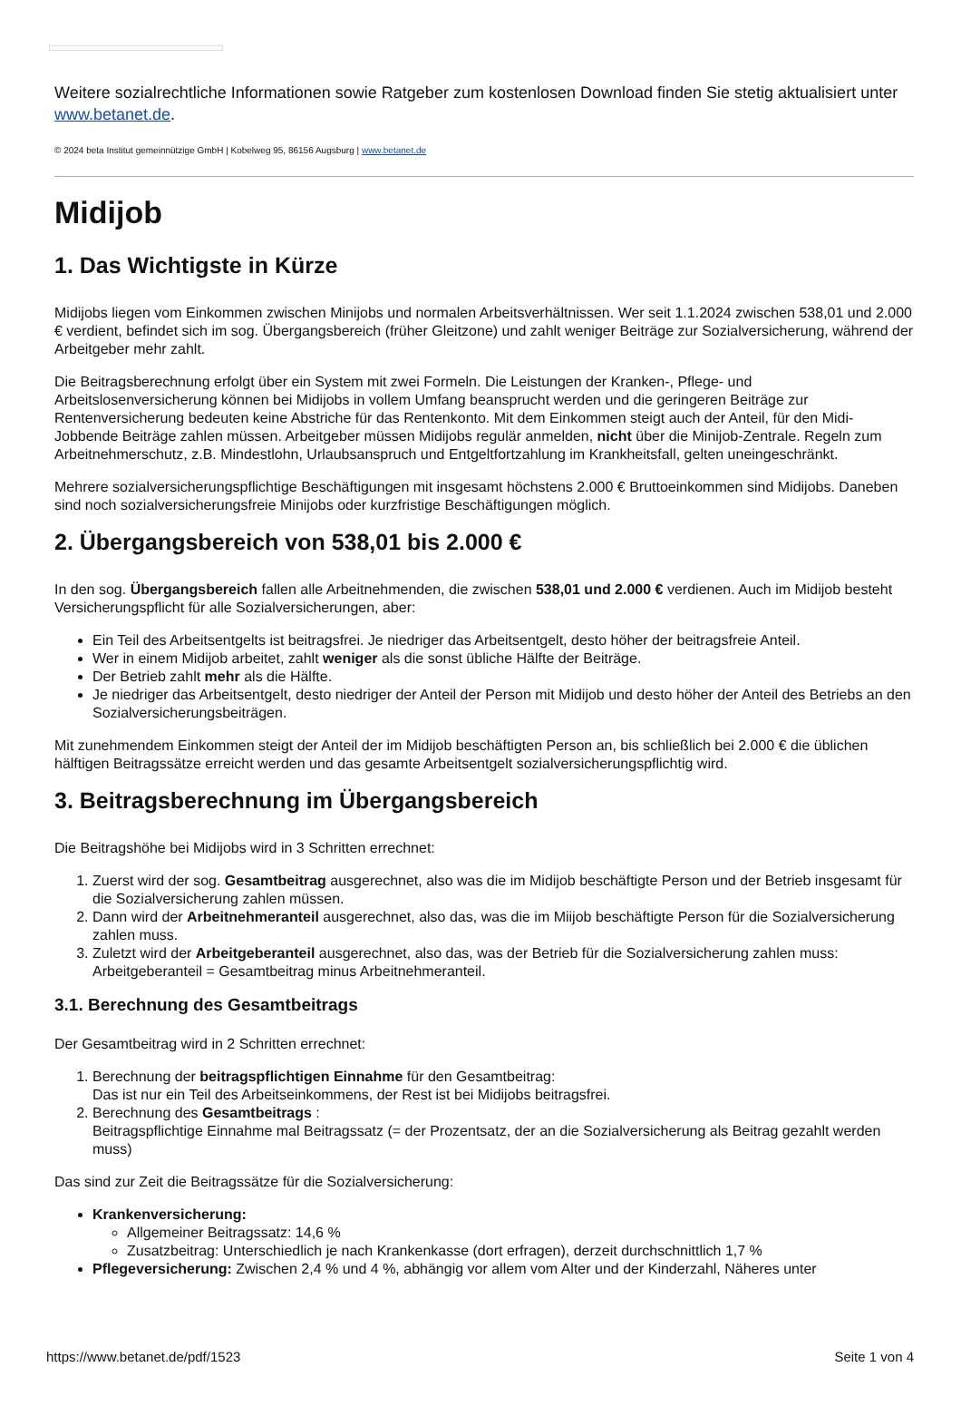Weitere sozialrechtliche Informationen sowie Ratgeber zum kostenlosen Download finden Sie stetig aktualisiert unter www.betanet.de.
© 2024 beta Institut gemeinnützige GmbH | Kobelweg 95, 86156 Augsburg | www.betanet.de
Midijob
1. Das Wichtigste in Kürze
Midijobs liegen vom Einkommen zwischen Minijobs und normalen Arbeitsverhältnissen. Wer seit 1.1.2024 zwischen 538,01 und 2.000 € verdient, befindet sich im sog. Übergangsbereich (früher Gleitzone) und zahlt weniger Beiträge zur Sozialversicherung, während der Arbeitgeber mehr zahlt.
Die Beitragsberechnung erfolgt über ein System mit zwei Formeln. Die Leistungen der Kranken-, Pflege- und Arbeitslosenversicherung können bei Midijobs in vollem Umfang beansprucht werden und die geringeren Beiträge zur Rentenversicherung bedeuten keine Abstriche für das Rentenkonto. Mit dem Einkommen steigt auch der Anteil, für den Midi-Jobbende Beiträge zahlen müssen. Arbeitgeber müssen Midijobs regulär anmelden, nicht über die Minijob-Zentrale. Regeln zum Arbeitnehmerschutz, z.B. Mindestlohn, Urlaubsanspruch und Entgeltfortzahlung im Krankheitsfall, gelten uneingeschränkt.
Mehrere sozialversicherungspflichtige Beschäftigungen mit insgesamt höchstens 2.000 € Bruttoeinkommen sind Midijobs. Daneben sind noch sozialversicherungsfreie Minijobs oder kurzfristige Beschäftigungen möglich.
2. Übergangsbereich von 538,01 bis 2.000 €
In den sog. Übergangsbereich fallen alle Arbeitnehmenden, die zwischen 538,01 und 2.000 € verdienen. Auch im Midijob besteht Versicherungspflicht für alle Sozialversicherungen, aber:
Ein Teil des Arbeitsentgelts ist beitragsfrei. Je niedriger das Arbeitsentgelt, desto höher der beitragsfreie Anteil.
Wer in einem Midijob arbeitet, zahlt weniger als die sonst übliche Hälfte der Beiträge.
Der Betrieb zahlt mehr als die Hälfte.
Je niedriger das Arbeitsentgelt, desto niedriger der Anteil der Person mit Midijob und desto höher der Anteil des Betriebs an den Sozialversicherungsbeiträgen.
Mit zunehmendem Einkommen steigt der Anteil der im Midijob beschäftigten Person an, bis schließlich bei 2.000 € die üblichen hälftigen Beitragssätze erreicht werden und das gesamte Arbeitsentgelt sozialversicherungspflichtig wird.
3. Beitragsberechnung im Übergangsbereich
Die Beitragshöhe bei Midijobs wird in 3 Schritten errechnet:
1. Zuerst wird der sog. Gesamtbeitrag ausgerechnet, also was die im Midijob beschäftigte Person und der Betrieb insgesamt für die Sozialversicherung zahlen müssen.
2. Dann wird der Arbeitnehmeranteil ausgerechnet, also das, was die im Miijob beschäftigte Person für die Sozialversicherung zahlen muss.
3. Zuletzt wird der Arbeitgeberanteil ausgerechnet, also das, was der Betrieb für die Sozialversicherung zahlen muss: Arbeitgeberanteil = Gesamtbeitrag minus Arbeitnehmeranteil.
3.1. Berechnung des Gesamtbeitrags
Der Gesamtbeitrag wird in 2 Schritten errechnet:
1. Berechnung der beitragspflichtigen Einnahme für den Gesamtbeitrag:
Das ist nur ein Teil des Arbeitseinkommens, der Rest ist bei Midijobs beitragsfrei.
2. Berechnung des Gesamtbeitrags :
Beitragspflichtige Einnahme mal Beitragssatz (= der Prozentsatz, der an die Sozialversicherung als Beitrag gezahlt werden muss)
Das sind zur Zeit die Beitragssätze für die Sozialversicherung:
Krankenversicherung:
Allgemeiner Beitragssatz: 14,6 %
Zusatzbeitrag: Unterschiedlich je nach Krankenkasse (dort erfragen), derzeit durchschnittlich 1,7 %
Pflegeversicherung: Zwischen 2,4 % und 4 %, abhängig vor allem vom Alter und der Kinderzahl, Näheres unter
https://www.betanet.de/pdf/1523 Seite 1 von 4